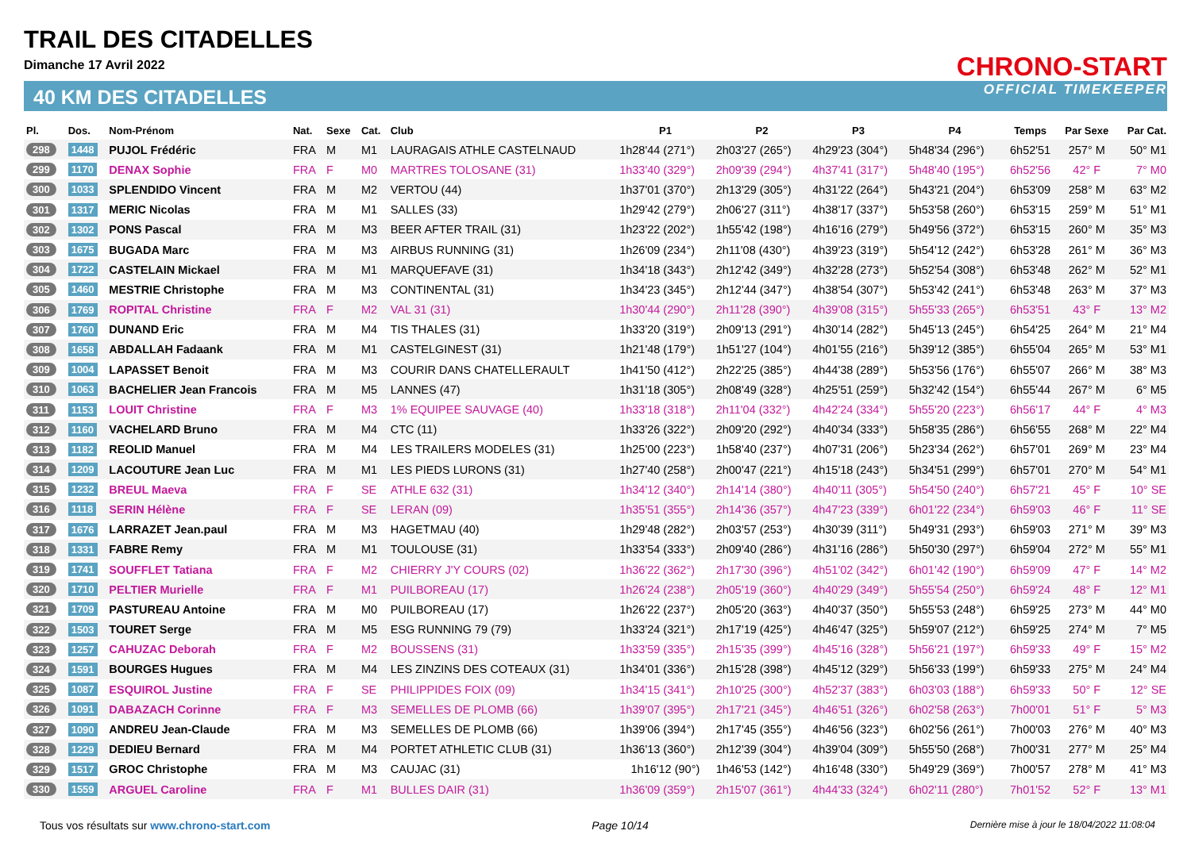TRAIL DES CITADELLES
Dimanche 17 Avril 2022
40 KM DES CITADELLES
CHRONO-START
OFFICIAL TIMEKEEPER
| Pl. | Dos. | Nom-Prénom | Nat. | Sexe | Cat. | Club | P1 | P2 | P3 | P4 | Temps | Par Sexe | Par Cat. |
| --- | --- | --- | --- | --- | --- | --- | --- | --- | --- | --- | --- | --- | --- |
| 298 | 1448 | PUJOL Frédéric | FRA | M | M1 | LAURAGAIS ATHLE CASTELNAUD | 1h28'44 (271°) | 2h03'27 (265°) | 4h29'23 (304°) | 5h48'34 (296°) | 6h52'51 | 257° M | 50° M1 |
| 299 | 1170 | DENAX Sophie | FRA | F | M0 | MARTRES TOLOSANE (31) | 1h33'40 (329°) | 2h09'39 (294°) | 4h37'41 (317°) | 5h48'40 (195°) | 6h52'56 | 42° F | 7° M0 |
| 300 | 1033 | SPLENDIDO Vincent | FRA | M | M2 | VERTOU (44) | 1h37'01 (370°) | 2h13'29 (305°) | 4h31'22 (264°) | 5h43'21 (204°) | 6h53'09 | 258° M | 63° M2 |
| 301 | 1317 | MERIC Nicolas | FRA | M | M1 | SALLES (33) | 1h29'42 (279°) | 2h06'27 (311°) | 4h38'17 (337°) | 5h53'58 (260°) | 6h53'15 | 259° M | 51° M1 |
| 302 | 1302 | PONS Pascal | FRA | M | M3 | BEER AFTER TRAIL (31) | 1h23'22 (202°) | 1h55'42 (198°) | 4h16'16 (279°) | 5h49'56 (372°) | 6h53'15 | 260° M | 35° M3 |
| 303 | 1675 | BUGADA Marc | FRA | M | M3 | AIRBUS RUNNING (31) | 1h26'09 (234°) | 2h11'08 (430°) | 4h39'23 (319°) | 5h54'12 (242°) | 6h53'28 | 261° M | 36° M3 |
| 304 | 1722 | CASTELAIN Mickael | FRA | M | M1 | MARQUEFAVE (31) | 1h34'18 (343°) | 2h12'42 (349°) | 4h32'28 (273°) | 5h52'54 (308°) | 6h53'48 | 262° M | 52° M1 |
| 305 | 1460 | MESTRIE Christophe | FRA | M | M3 | CONTINENTAL (31) | 1h34'23 (345°) | 2h12'44 (347°) | 4h38'54 (307°) | 5h53'42 (241°) | 6h53'48 | 263° M | 37° M3 |
| 306 | 1769 | ROPITAL Christine | FRA | F | M2 | VAL 31 (31) | 1h30'44 (290°) | 2h11'28 (390°) | 4h39'08 (315°) | 5h55'33 (265°) | 6h53'51 | 43° F | 13° M2 |
| 307 | 1760 | DUNAND Eric | FRA | M | M4 | TIS THALES (31) | 1h33'20 (319°) | 2h09'13 (291°) | 4h30'14 (282°) | 5h45'13 (245°) | 6h54'25 | 264° M | 21° M4 |
| 308 | 1658 | ABDALLAH Fadaank | FRA | M | M1 | CASTELGINEST (31) | 1h21'48 (179°) | 1h51'27 (104°) | 4h01'55 (216°) | 5h39'12 (385°) | 6h55'04 | 265° M | 53° M1 |
| 309 | 1004 | LAPASSET Benoit | FRA | M | M3 | COURIR DANS CHATELLERAULT | 1h41'50 (412°) | 2h22'25 (385°) | 4h44'38 (289°) | 5h53'56 (176°) | 6h55'07 | 266° M | 38° M3 |
| 310 | 1063 | BACHELIER Jean Francois | FRA | M | M5 | LANNES (47) | 1h31'18 (305°) | 2h08'49 (328°) | 4h25'51 (259°) | 5h32'42 (154°) | 6h55'44 | 267° M | 6° M5 |
| 311 | 1153 | LOUIT Christine | FRA | F | M3 | 1% EQUIPEE SAUVAGE (40) | 1h33'18 (318°) | 2h11'04 (332°) | 4h42'24 (334°) | 5h55'20 (223°) | 6h56'17 | 44° F | 4° M3 |
| 312 | 1160 | VACHELARD Bruno | FRA | M | M4 | CTC (11) | 1h33'26 (322°) | 2h09'20 (292°) | 4h40'34 (333°) | 5h58'35 (286°) | 6h56'55 | 268° M | 22° M4 |
| 313 | 1182 | REOLID Manuel | FRA | M | M4 | LES TRAILERS MODELES (31) | 1h25'00 (223°) | 1h58'40 (237°) | 4h07'31 (206°) | 5h23'34 (262°) | 6h57'01 | 269° M | 23° M4 |
| 314 | 1209 | LACOUTURE Jean Luc | FRA | M | M1 | LES PIEDS LURONS (31) | 1h27'40 (258°) | 2h00'47 (221°) | 4h15'18 (243°) | 5h34'51 (299°) | 6h57'01 | 270° M | 54° M1 |
| 315 | 1232 | BREUL Maeva | FRA | F | SE | ATHLE 632 (31) | 1h34'12 (340°) | 2h14'14 (380°) | 4h40'11 (305°) | 5h54'50 (240°) | 6h57'21 | 45° F | 10° SE |
| 316 | 1118 | SERIN Hélène | FRA | F | SE | LERAN (09) | 1h35'51 (355°) | 2h14'36 (357°) | 4h47'23 (339°) | 6h01'22 (234°) | 6h59'03 | 46° F | 11° SE |
| 317 | 1676 | LARRAZET Jean.paul | FRA | M | M3 | HAGETMAU (40) | 1h29'48 (282°) | 2h03'57 (253°) | 4h30'39 (311°) | 5h49'31 (293°) | 6h59'03 | 271° M | 39° M3 |
| 318 | 1331 | FABRE Remy | FRA | M | M1 | TOULOUSE (31) | 1h33'54 (333°) | 2h09'40 (286°) | 4h31'16 (286°) | 5h50'30 (297°) | 6h59'04 | 272° M | 55° M1 |
| 319 | 1741 | SOUFFLET Tatiana | FRA | F | M2 | CHIERRY J'Y COURS (02) | 1h36'22 (362°) | 2h17'30 (396°) | 4h51'02 (342°) | 6h01'42 (190°) | 6h59'09 | 47° F | 14° M2 |
| 320 | 1710 | PELTIER Murielle | FRA | F | M1 | PUILBOREAU (17) | 1h26'24 (238°) | 2h05'19 (360°) | 4h40'29 (349°) | 5h55'54 (250°) | 6h59'24 | 48° F | 12° M1 |
| 321 | 1709 | PASTUREAU Antoine | FRA | M | M0 | PUILBOREAU (17) | 1h26'22 (237°) | 2h05'20 (363°) | 4h40'37 (350°) | 5h55'53 (248°) | 6h59'25 | 273° M | 44° M0 |
| 322 | 1503 | TOURET Serge | FRA | M | M5 | ESG RUNNING 79 (79) | 1h33'24 (321°) | 2h17'19 (425°) | 4h46'47 (325°) | 5h59'07 (212°) | 6h59'25 | 274° M | 7° M5 |
| 323 | 1257 | CAHUZAC Deborah | FRA | F | M2 | BOUSSENS (31) | 1h33'59 (335°) | 2h15'35 (399°) | 4h45'16 (328°) | 5h56'21 (197°) | 6h59'33 | 49° F | 15° M2 |
| 324 | 1591 | BOURGES Hugues | FRA | M | M4 | LES ZINZINS DES COTEAUX (31) | 1h34'01 (336°) | 2h15'28 (398°) | 4h45'12 (329°) | 5h56'33 (199°) | 6h59'33 | 275° M | 24° M4 |
| 325 | 1087 | ESQUIROL Justine | FRA | F | SE | PHILIPPIDES FOIX (09) | 1h34'15 (341°) | 2h10'25 (300°) | 4h52'37 (383°) | 6h03'03 (188°) | 6h59'33 | 50° F | 12° SE |
| 326 | 1091 | DABAZACH Corinne | FRA | F | M3 | SEMELLES DE PLOMB (66) | 1h39'07 (395°) | 2h17'21 (345°) | 4h46'51 (326°) | 6h02'58 (263°) | 7h00'01 | 51° F | 5° M3 |
| 327 | 1090 | ANDREU Jean-Claude | FRA | M | M3 | SEMELLES DE PLOMB (66) | 1h39'06 (394°) | 2h17'45 (355°) | 4h46'56 (323°) | 6h02'56 (261°) | 7h00'03 | 276° M | 40° M3 |
| 328 | 1229 | DEDIEU Bernard | FRA | M | M4 | PORTET ATHLETIC CLUB (31) | 1h36'13 (360°) | 2h12'39 (304°) | 4h39'04 (309°) | 5h55'50 (268°) | 7h00'31 | 277° M | 25° M4 |
| 329 | 1517 | GROC Christophe | FRA | M | M3 | CAUJAC (31) | 1h16'12 (90°) | 1h46'53 (142°) | 4h16'48 (330°) | 5h49'29 (369°) | 7h00'57 | 278° M | 41° M3 |
| 330 | 1559 | ARGUEL Caroline | FRA | F | M1 | BULLES DAIR (31) | 1h36'09 (359°) | 2h15'07 (361°) | 4h44'33 (324°) | 6h02'11 (280°) | 7h01'52 | 52° F | 13° M1 |
Tous vos résultats sur www.chrono-start.com Page 10/14 Dernière mise à jour le 18/04/2022 11:08:04